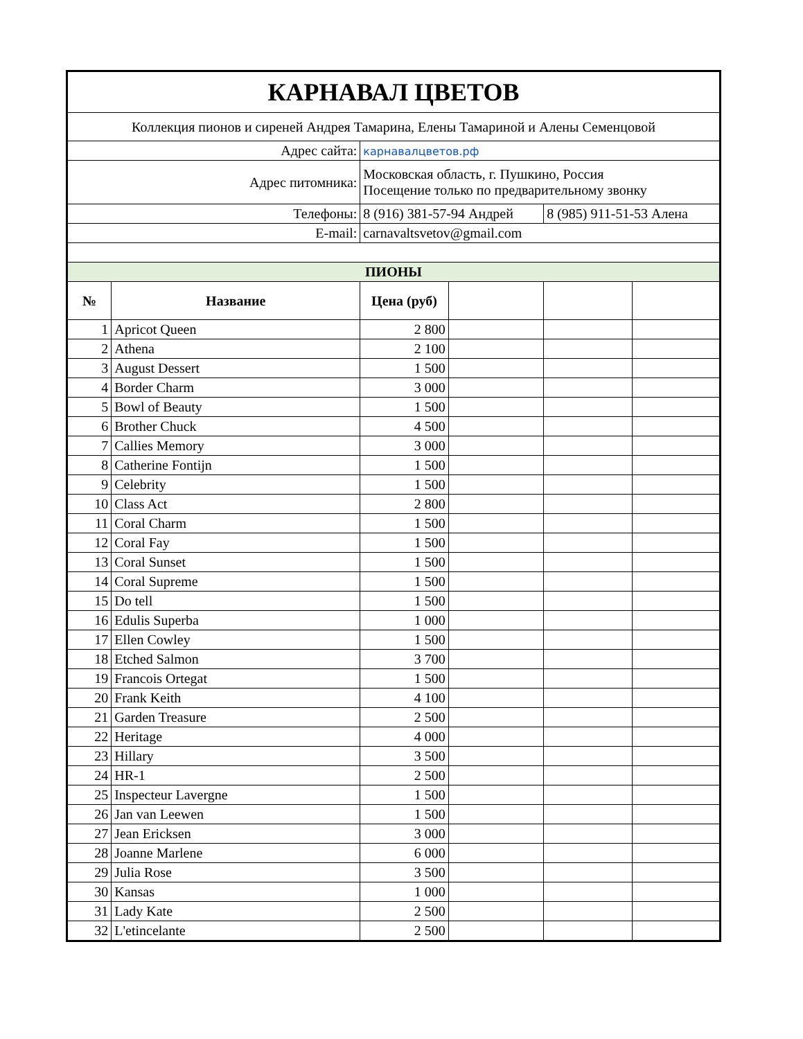| КАРНАВАЛ ЦВЕТОВ | | | | | |
| Коллекция пионов и сиреней Андрея Тамарина, Елены Тамариной и Алены Семенцовой | | | | | |
| Адрес сайта: | | карнавалцветов.рф | | | |
| Адрес питомника: | | Московская область, г. Пушкино, Россия Посещение только по предварительному звонку | | | |
| Телефоны: | | 8 (916) 381-57-94 Андрей | | 8 (985) 911-51-53 Алена | |
| E-mail: | | carnavaltsvetov@gmail.com | | | |
| ПИОНЫ | | | | | |
| № | Название | Цена (руб) | | | |
| 1 | Apricot Queen | 2 800 | | | |
| 2 | Athena | 2 100 | | | |
| 3 | August Dessert | 1 500 | | | |
| 4 | Border Charm | 3 000 | | | |
| 5 | Bowl of Beauty | 1 500 | | | |
| 6 | Brother Chuck | 4 500 | | | |
| 7 | Callies Memory | 3 000 | | | |
| 8 | Catherine Fontijn | 1 500 | | | |
| 9 | Celebrity | 1 500 | | | |
| 10 | Class Act | 2 800 | | | |
| 11 | Coral Charm | 1 500 | | | |
| 12 | Coral Fay | 1 500 | | | |
| 13 | Coral Sunset | 1 500 | | | |
| 14 | Coral Supreme | 1 500 | | | |
| 15 | Do tell | 1 500 | | | |
| 16 | Edulis Superba | 1 000 | | | |
| 17 | Ellen Cowley | 1 500 | | | |
| 18 | Etched Salmon | 3 700 | | | |
| 19 | Francois Ortegat | 1 500 | | | |
| 20 | Frank Keith | 4 100 | | | |
| 21 | Garden Treasure | 2 500 | | | |
| 22 | Heritage | 4 000 | | | |
| 23 | Hillary | 3 500 | | | |
| 24 | HR-1 | 2 500 | | | |
| 25 | Inspecteur Lavergne | 1 500 | | | |
| 26 | Jan van Leewen | 1 500 | | | |
| 27 | Jean Ericksen | 3 000 | | | |
| 28 | Joanne Marlene | 6 000 | | | |
| 29 | Julia Rose | 3 500 | | | |
| 30 | Kansas | 1 000 | | | |
| 31 | Lady Kate | 2 500 | | | |
| 32 | L'etincelante | 2 500 | | | |